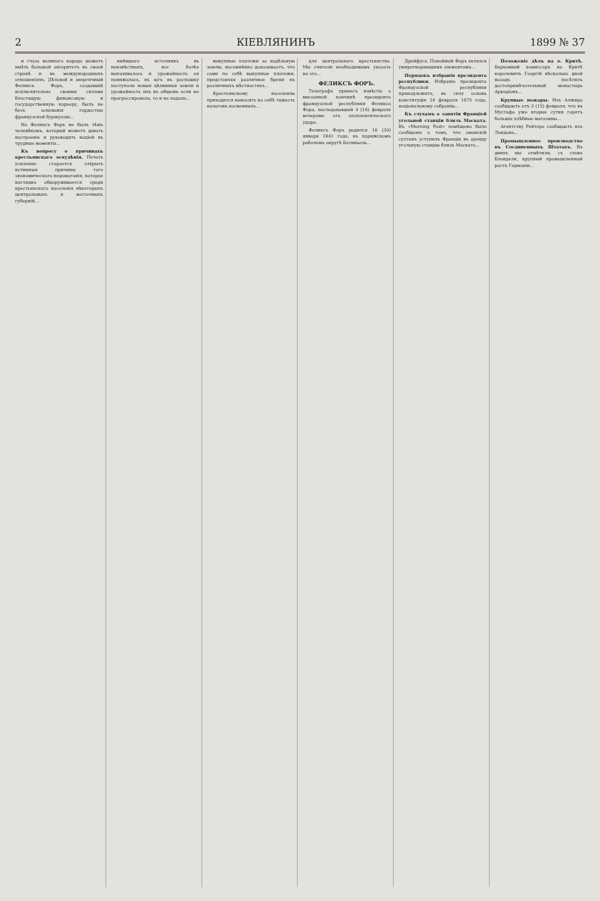2 КІЕВЛЯНИНЪ 1899 № 37
и глаза великаго народа можетъ имѣть большой авторитетъ въ своей странѣ и въ международныхъ отношеніяхъ. Дѣловой и энергичный Феликсъ Форъ, создавшій исключительно своими силами блестящую финансовую и государственную карьеру, былъ не безъ основанія гордостью французской буржуазіи...
Но Феликсъ Форъ не былъ тѣмъ человѣкомъ, который можетъ давать настроеніе и руководить націей въ трудные моменты...
Къ вопросу о причинахъ крестьянскаго оскудѣнія. Печать усиленно старается открыть истинныя причины того экономическаго недомоганія, которое наглядно обнаруживается среди крестьянскаго населенія нѣкоторыхъ центральныхъ и восточныхъ губерній...
имѣвшаго источникъ въ неизвѣстныхъ, все болѣе выпахивалось и урожайность ея понижалась, въ югъ въ распашку поступали новыя цѣлинныя земли и урожайность ихъ въ общемъ если не прогрессировала, то и не падала...
выкупные платежи за надѣльную землю, несомнѣнно доказываетъ, что сами по себѣ выкупные платежи, представляя различное бремя въ различныхъ мѣстностяхъ...
Крестьянскому населенію приходится выносить на себѣ тяжесть налоговъ косвенныхъ...
для центральнаго крестьянства. Мы считали необходимымъ указать на это...
ФЕЛИКСЪ ФОРЪ.
Телеграфъ принесъ извѣстіе о внезапной кончинѣ президента французской республики Феликса Фора, последовавшей 4 (16) февраля вечеромъ отъ апоплексическаго удара.
Феликсъ Форъ родился 18 (30) января 1841 года, въ парижскомъ рабочемъ округѣ Батиньоль...
Дрейфуса. Покойный Форъ являлся умиротворяющимъ элементомъ...
Порядокъ избранія президента республики. Избраніе президента Французской республики принадлежитъ, въ силу основъ конституціи 24 февраля 1875 года, національному собранію...
Къ слухамъ о занятіи Франціей угольной станціи близъ Маската. Въ «Morning Post» помѣщено было сообщеніе о томъ, что оманскій султанъ уступилъ Франціи въ аренду угольную станцію близъ Маската...
Положеніе дѣлъ на о. Критѣ. Верховный комиссаръ на Критѣ королевичъ Георгій нѣсколько дней назадъ посѣтилъ достопримѣчательный монастырь Аркадіонъ...
Крупные пожары. Изъ Алжира сообщаютъ отъ 3 (15) февраля, что въ Мустафа уже вторые сутки горятъ большіе хлѣбные магазины...
Агентству Рейтера сообщаютъ изъ Лондона...
Промышленное производство въ Соединенныхъ Штатахъ. Въ днихъ мы отмѣтили, съ словъ Блондели, крупный промышленный ростъ Германіи...